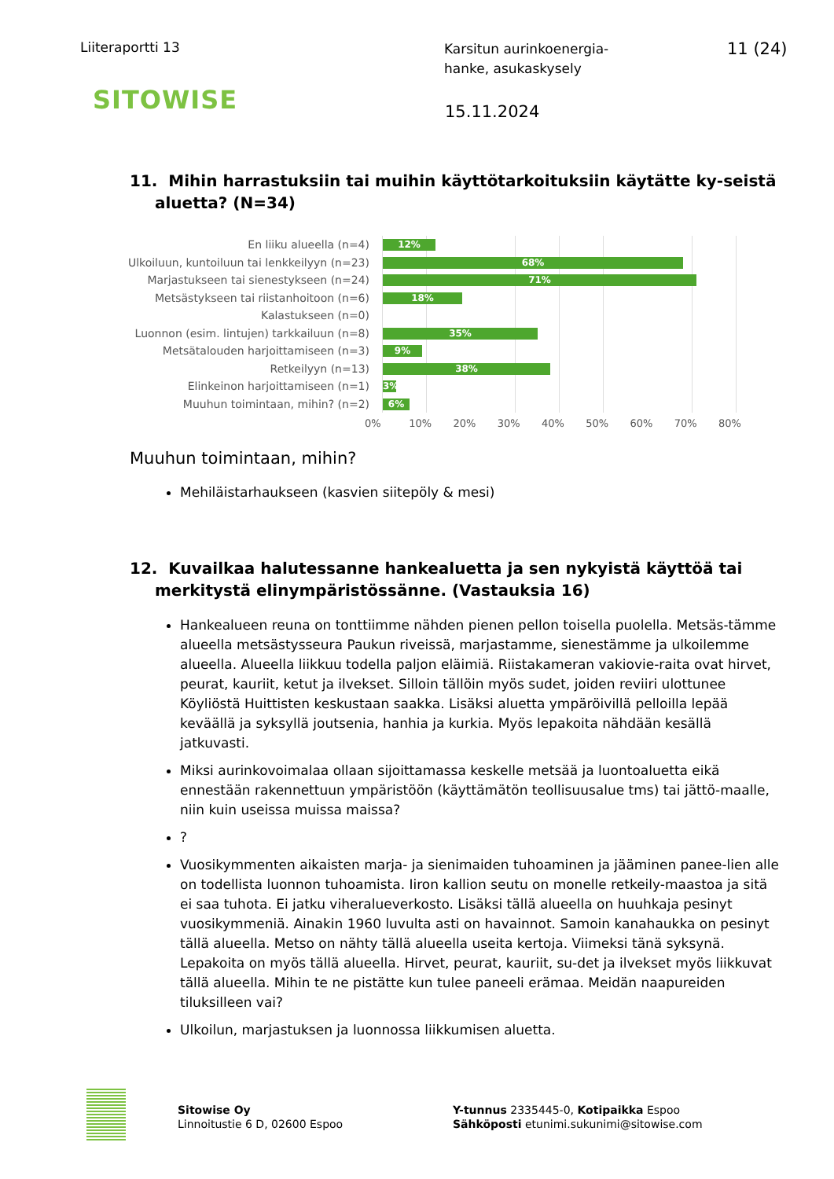Liiteraportti 13
Karsitun aurinkoenergia-
hanke, asukaskysely
11 (24)
SITOWISE
15.11.2024
11. Mihin harrastuksiin tai muihin käyttötarkoituksiin käytätte ky-seistä aluetta? (N=34)
En liiku alueella (n=4)
Ulkoiluun, kuntoiluun tai lenkkeilyyn (n=23)
Marjastukseen tai sienestykseen (n=24)
Metsästykseen tai riistanhoitoon (n=6)
Kalastukseen (n=0)
Luonnon (esim. lintujen) tarkkailuun (n=8)
Metsätalouden harjoittamiseen (n=3)
Retkeilyyn (n=13)
Elinkeinon harjoittamiseen (n=1)
Muuhun toimintaan, mihin? (n=2)
12%
68%
71%
18%
35%
9%
38%
3%
6%
0% 10% 20% 30% 40% 50% 60% 70% 80%
Muuhun toimintaan, mihin?
Mehiläistarhaukseen (kasvien siitepöly & mesi)
12. Kuvailkaa halutessanne hankealuetta ja sen nykyistä käyttöä tai merkitystä elinympäristössänne. (Vastauksia 16)
Hankealueen reuna on tonttiimme nähden pienen pellon toisella puolella. Metsäs-tämme alueella metsästysseura Paukun riveissä, marjastamme, sienestämme ja ulkoilemme alueella. Alueella liikkuu todella paljon eläimiä. Riistakameran vakiovie-raita ovat hirvet, peurat, kauriit, ketut ja ilvekset. Silloin tällöin myös sudet, joiden reviiri ulottunee Köyliöstä Huittisten keskustaan saakka. Lisäksi aluetta ympäröivillä pelloilla lepää keväällä ja syksyllä joutsenia, hanhia ja kurkia. Myös lepakoita nähdään kesällä jatkuvasti.
Miksi aurinkovoimalaa ollaan sijoittamassa keskelle metsää ja luontoaluetta eikä ennestään rakennettuun ympäristöön (käyttämätön teollisuusalue tms) tai jättö-maalle, niin kuin useissa muissa maissa?
?
Vuosikymmenten aikaisten marja- ja sienimaiden tuhoaminen ja jääminen panee-lien alle on todellista luonnon tuhoamista. Iiron kallion seutu on monelle retkeily-maastoa ja sitä ei saa tuhota. Ei jatku viheralueverkosto. Lisäksi tällä alueella on huuhkaja pesinyt vuosikymmeniä. Ainakin 1960 luvulta asti on havainnot. Samoin kanahaukka on pesinyt tällä alueella. Metso on nähty tällä alueella useita kertoja. Viimeksi tänä syksynä. Lepakoita on myös tällä alueella. Hirvet, peurat, kauriit, su-det ja ilvekset myös liikkuvat tällä alueella. Mihin te ne pistätte kun tulee paneeli erämaa. Meidän naapureiden tiluksilleen vai?
Ulkoilun, marjastuksen ja luonnossa liikkumisen aluetta.
Sitowise Oy
Linnoitustie 6 D, 02600 Espoo
Y-tunnus 2335445-0, Kotipaikka Espoo
Sähköposti etunimi.sukunimi@sitowise.com